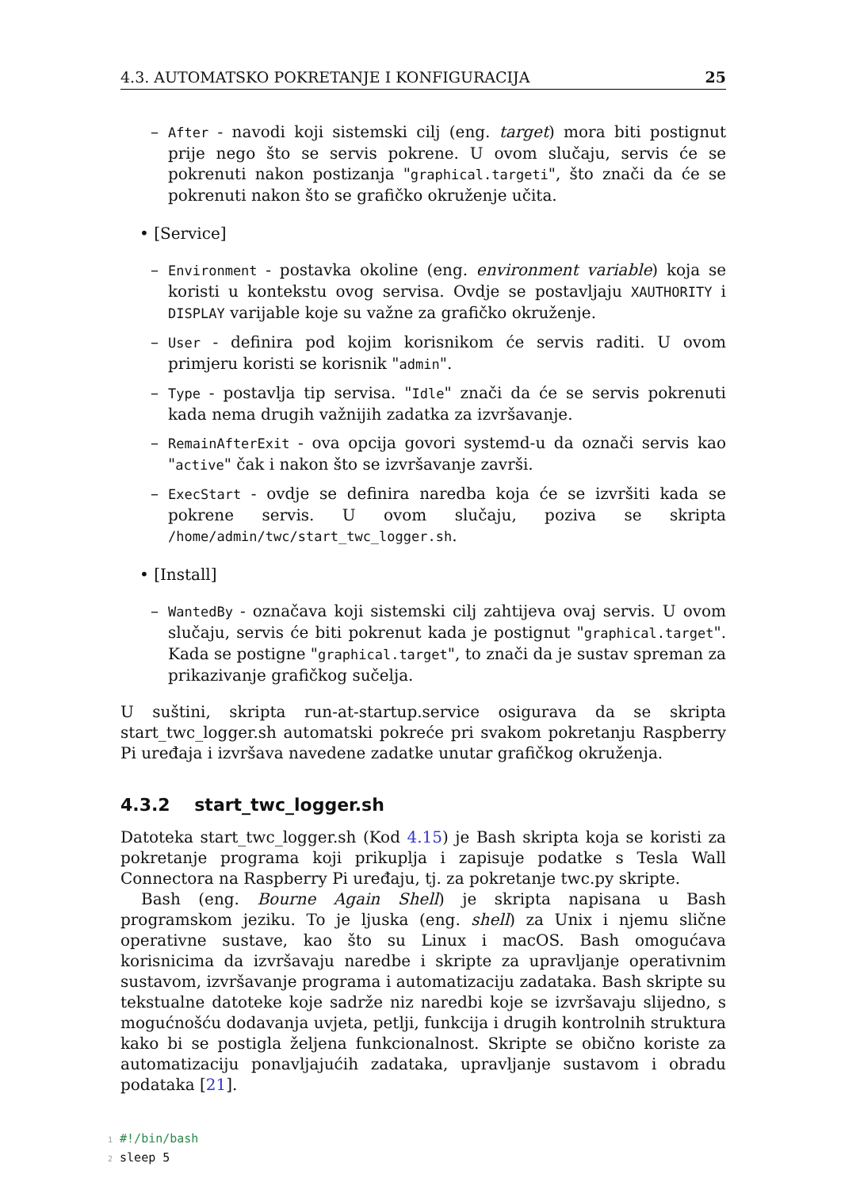4.3. AUTOMATSKO POKRETANJE I KONFIGURACIJA 25
–
After - navodi koji sistemski cilj (eng. target) mora biti postignut prije nego što se servis pokrene. U ovom slučaju, servis će se pokrenuti nakon postizanja "graphical.targeti", što znači da će se pokrenuti nakon što se grafičko okruženje učita.
• [Service]
–
Environment - postavka okoline (eng. environment variable) koja se koristi u kontekstu ovog servisa. Ovdje se postavljaju XAUTHORITY i DISPLAY varijable koje su važne za grafičko okruženje.
–
User - definira pod kojim korisnikom će servis raditi. U ovom primjeru koristi se korisnik "admin".
–
Type - postavlja tip servisa. "Idle" znači da će se servis pokrenuti kada nema drugih važnijih zadatka za izvršavanje.
–
RemainAfterExit - ova opcija govori systemd-u da označi servis kao "active" čak i nakon što se izvršavanje završi.
–
ExecStart - ovdje se definira naredba koja će se izvršiti kada se pokrene servis. U ovom slučaju, poziva se skripta /home/admin/twc/start_twc_logger.sh.
• [Install]
–
WantedBy - označava koji sistemski cilj zahtijeva ovaj servis. U ovom slučaju, servis će biti pokrenut kada je postignut "graphical.target". Kada se postigne "graphical.target", to znači da je sustav spreman za prikazivanje grafičkog sučelja.
U suštini, skripta run-at-startup.service osigurava da se skripta start_twc_logger.sh automatski pokreće pri svakom pokretanju Raspberry Pi uređaja i izvršava navedene zadatke unutar grafičkog okruženja.
4.3.2 start_twc_logger.sh
Datoteka start_twc_logger.sh (Kod 4.15) je Bash skripta koja se koristi za pokretanje programa koji prikuplja i zapisuje podatke s Tesla Wall Connectora na Raspberry Pi uređaju, tj. za pokretanje twc.py skripte.
Bash (eng. Bourne Again Shell) je skripta napisana u Bash programskom jeziku. To je ljuska (eng. shell) za Unix i njemu slične operativne sustave, kao što su Linux i macOS. Bash omogućava korisnicima da izvršavaju naredbe i skripte za upravljanje operativnim sustavom, izvršavanje programa i automatizaciju zadataka. Bash skripte su tekstualne datoteke koje sadrže niz naredbi koje se izvršavaju slijedno, s mogućnošću dodavanja uvjeta, petlji, funkcija i drugih kontrolnih struktura kako bi se postigla željena funkcionalnost. Skripte se obično koriste za automatizaciju ponavljajućih zadataka, upravljanje sustavom i obradu podataka [21].
1 #!/bin/bash
2 sleep 5